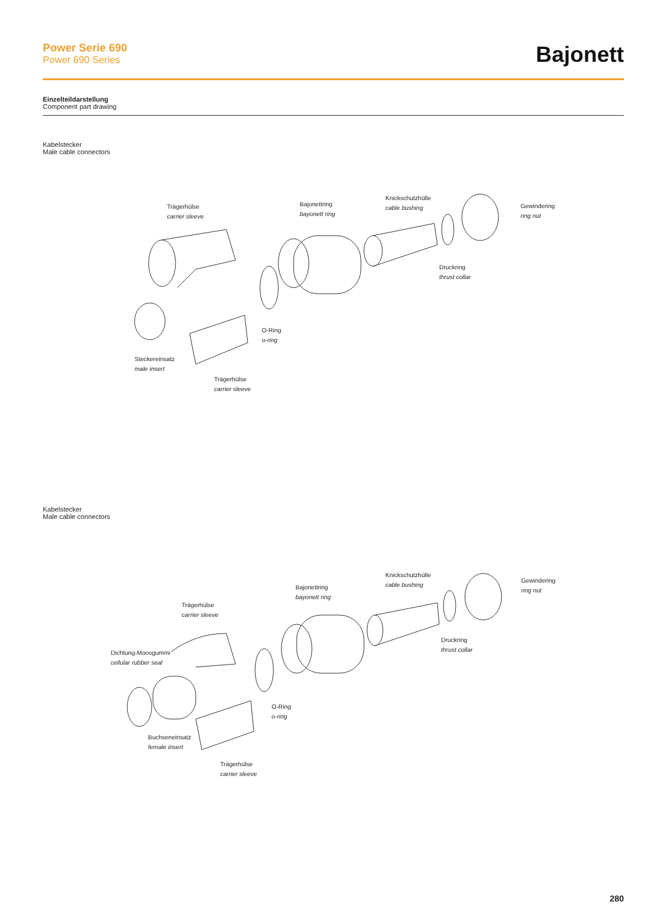Power Serie 690
Power 690 Series
Bajonett
Einzelteildarstellung
Component part drawing
Kabelstecker
Male cable connectors
Trägerhülse
carrier sleeve
Bajonettring
bayonett ring
Knickschutzhülle
cable bushing
Gewindering
ring nut
Druckring
thrust collar
O-Ring
o-ring
Steckereinsatz
male insert
Trägerhülse
carrier sleeve
Kabelstecker
Male cable connectors
Trägerhülse
carrier sleeve
Bajonettring
bayonett ring
Knickschutzhülle
cable bushing
Gewindering
ring nut
Dichtung-Moosgummi
cellular rubber seal
Druckring
thrust collar
O-Ring
o-ring
Buchseneinsatz
female insert
Trägerhülse
carrier sleeve
280